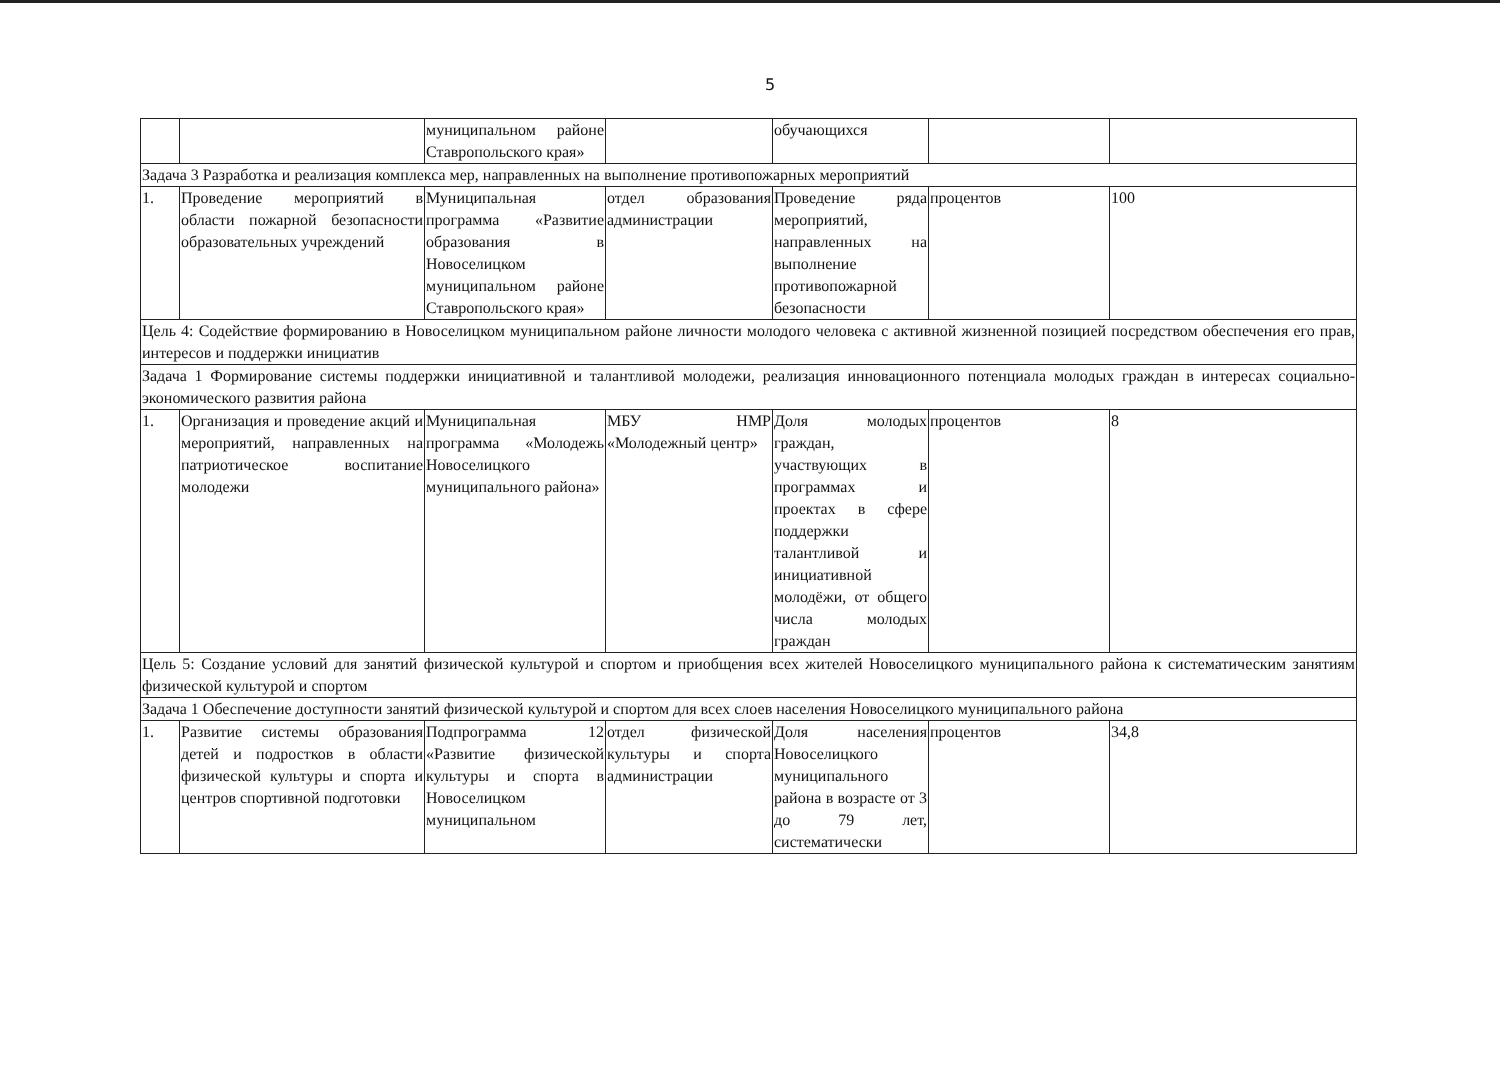5
| | | муниципальном районе Ставропольского края» | | обучающихся | | |
| Задача 3 Разработка и реализация комплекса мер, направленных на выполнение противопожарных мероприятий | | | | | | |
| 1. | Проведение мероприятий в области пожарной безопасности образовательных учреждений | Муниципальная программа «Развитие образования в Новоселицком муниципальном районе Ставропольского края» | отдел образования администрации | Проведение ряда мероприятий, направленных на выполнение противопожарной безопасности | процентов | 100 |
| Цель 4: Содействие формированию в Новоселицком муниципальном районе личности молодого человека с активной жизненной позицией посредством обеспечения его прав, интересов и поддержки инициатив | | | | | | |
| Задача 1 Формирование системы поддержки инициативной и талантливой молодежи, реализация инновационного потенциала молодых граждан в интересах социально-экономического развития района | | | | | | |
| 1. | Организация и проведение акций и мероприятий, направленных на патриотическое воспитание молодежи | Муниципальная программа «Молодежь Новоселицкого муниципального района» | МБУ НМР «Молодежный центр» | Доля молодых граждан, участвующих в программах и проектах в сфере поддержки талантливой и инициативной молодёжи, от общего числа молодых граждан | процентов | 8 |
| Цель 5: Создание условий для занятий физической культурой и спортом и приобщения всех жителей Новоселицкого муниципального района к систематическим занятиям физической культурой и спортом | | | | | | |
| Задача 1 Обеспечение доступности занятий физической культурой и спортом для всех слоев населения Новоселицкого муниципального района | | | | | | |
| 1. | Развитие системы образования детей и подростков в области физической культуры и спорта и центров спортивной подготовки | Подпрограмма 12 «Развитие физической культуры и спорта в Новоселицком муниципальном | отдел физической культуры и спорта администрации | Доля населения Новоселицкого муниципального района в возрасте от 3 до 79 лет, систематически | процентов | 34,8 |